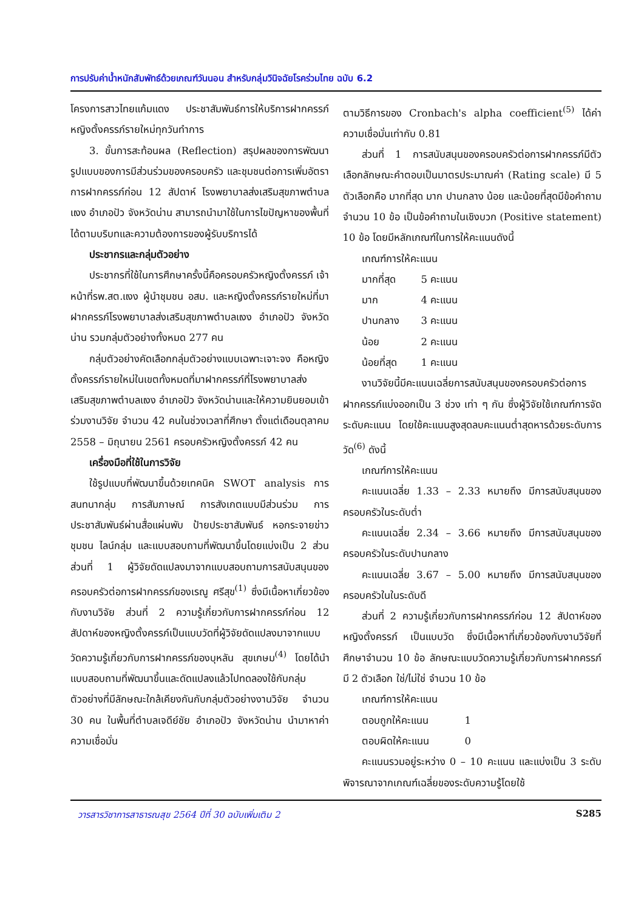การปรับค่าน้ำหนักสัมพัทธ์ด้วยเกณฑ์วันนอน สำหรับกลุ่มวินิจฉัยโรคร่วมไทย ฉบับ 6.2
โครงการสาวไทยแก้มแดง ประชาสัมพันธ์การให้บริการฝากครรภ์หญิงตั้งครรภ์รายใหม่ทุกวันทำการ
3. ขั้นการสะท้อนผล (Reflection) สรุปผลของการพัฒนารูปแบบของการมีส่วนร่วมของครอบครัว และชุมชนต่อการเพิ่มอัตราการฝากครรภ์ก่อน 12 สัปดาห์ โรงพยาบาลส่งเสริมสุขภาพตำบลแงง อำเภอปัว จังหวัดน่าน สามารถนำมาใช้ในการไขปัญหาของพื้นที่ได้ตามบริบทและความต้องการของผู้รับบริการได้
ประชากรและกลุ่มตัวอย่าง
ประชากรที่ใช้ในการศึกษาครั้งนี้คือครอบครัวหญิงตั้งครรภ์ เจ้าหน้าที่รพ.สต.แงง ผู้นำชุมชน อสม. และหญิงตั้งครรภ์รายใหม่ที่มาฝากครรภ์โรงพยาบาลส่งเสริมสุขภาพตำบลแงง อำเภอปัว จังหวัดน่าน รวมกลุ่มตัวอย่างทั้งหมด 277 คน
กลุ่มตัวอย่างคัดเลือกกลุ่มตัวอย่างแบบเฉพาะเจาะจง คือหญิงตั้งครรภ์รายใหม่ในเขตทั้งหมดที่มาฝากครรภ์ที่โรงพยาบาลส่งเสริมสุขภาพตำบลแงง อำเภอปัว จังหวัดน่านและให้ความยินยอมเข้าร่วมงานวิจัย จำนวน 42 คนในช่วงเวลาที่ศึกษา ตั้งแต่เดือนตุลาคม 2558 – มิถุนายน 2561 ครอบครัวหญิงตั้งครรภ์ 42 คน
เครื่องมือที่ใช้ในการวิจัย
ใช้รูปแบบที่พัฒนาขึ้นด้วยเทคนิค SWOT analysis การสนทนากลุ่ม การสัมภาษณ์ การสังเกตแบบมีส่วนร่วม การประชาสัมพันธ์ผ่านสื่อแผ่นพับ ป้ายประชาสัมพันธ์ หอกระจายข่าวชุมชน ไลน์กลุ่ม และแบบสอบถามที่พัฒนาขึ้นโดยแบ่งเป็น 2 ส่วน ส่วนที่ 1 ผู้วิจัยดัดแปลงมาจากแบบสอบถามการสนับสนุนของครอบครัวต่อการฝากครรภ์ของเรณู ศรีสุข<sup>(1)</sup> ซึ่งมีเนื้อหาเกี่ยวข้องกับงานวิจัย ส่วนที่ 2 ความรู้เกี่ยวกับการฝากครรภ์ก่อน 12 สัปดาห์ของหญิงตั้งครรภ์เป็นแบบวัดที่ผู้วิจัยดัดแปลงมาจากแบบวัดความรู้เกี่ยวกับการฝากครรภ์ของบุหลัน สุขเกษม<sup>(4)</sup> โดยได้นำแบบสอบถามที่พัฒนาขึ้นและดัดแปลงแล้วไปทดลองใช้กับกลุ่มตัวอย่างที่มีลักษณะใกล้เคียงกันกับกลุ่มตัวอย่างงานวิจัย จำนวน 30 คน ในพื้นที่ตำบลเจดีย์ชัย อำเภอปัว จังหวัดน่าน นำมาหาค่าความเชื่อมั่น
ตามวิธีการของ Cronbach's alpha coefficient<sup>(5)</sup> ได้ค่าความเชื่อมั่นเท่ากับ 0.81
ส่วนที่ 1 การสนับสนุนของครอบครัวต่อการฝากครรภ์มีตัวเลือกลักษณะคำตอบเป็นมาตรประมาณค่า (Rating scale) มี 5 ตัวเลือกคือ มากที่สุด มาก ปานกลาง น้อย และน้อยที่สุดมีข้อคำถามจำนวน 10 ข้อ เป็นข้อคำถามในเชิงบวก (Positive statement) 10 ข้อ โดยมีหลักเกณฑ์ในการให้คะแนนดังนี้
เกณฑ์การให้คะแนน
มากที่สุด 5 คะแนน
มาก 4 คะแนน
ปานกลาง 3 คะแนน
น้อย 2 คะแนน
น้อยที่สุด 1 คะแนน
งานวิจัยนี้มีคะแนนเฉลี่ยการสนับสนุนของครอบครัวต่อการฝากครรภ์แบ่งออกเป็น 3 ช่วง เท่า ๆ กัน ซึ่งผู้วิจัยใช้เกณฑ์การจัดระดับคะแนน โดยใช้คะแนนสูงสุดลบคะแนนต่ำสุดหารด้วยระดับการวัด<sup>(6)</sup> ดังนี้
เกณฑ์การให้คะแนน
คะแนนเฉลี่ย 1.33 – 2.33 หมายถึง มีการสนับสนุนของครอบครัวในระดับต่ำ
คะแนนเฉลี่ย 2.34 – 3.66 หมายถึง มีการสนับสนุนของครอบครัวในระดับปานกลาง
คะแนนเฉลี่ย 3.67 – 5.00 หมายถึง มีการสนับสนุนของครอบครัวในในระดับดี
ส่วนที่ 2 ความรู้เกี่ยวกับการฝากครรภ์ก่อน 12 สัปดาห์ของหญิงตั้งครรภ์ เป็นแบบวัด ซึ่งมีเนื้อหาที่เกี่ยวข้องกับงานวิจัยที่ศึกษาจำนวน 10 ข้อ ลักษณะแบบวัดความรู้เกี่ยวกับการฝากครรภ์มี 2 ตัวเลือก ใช่/ไม่ใช่ จำนวน 10 ข้อ
เกณฑ์การให้คะแนน
ตอบถูกให้คะแนน 1
ตอบผิดให้คะแนน 0
คะแนนรวมอยู่ระหว่าง 0 – 10 คะแนน และแบ่งเป็น 3 ระดับ พิจารณาจากเกณฑ์เฉลี่ยของระดับความรู้โดยใช้
วารสารวิชาการสาธารณสุข 2564 ปีที่ 30 ฉบับเพิ่มเติม 2 S285